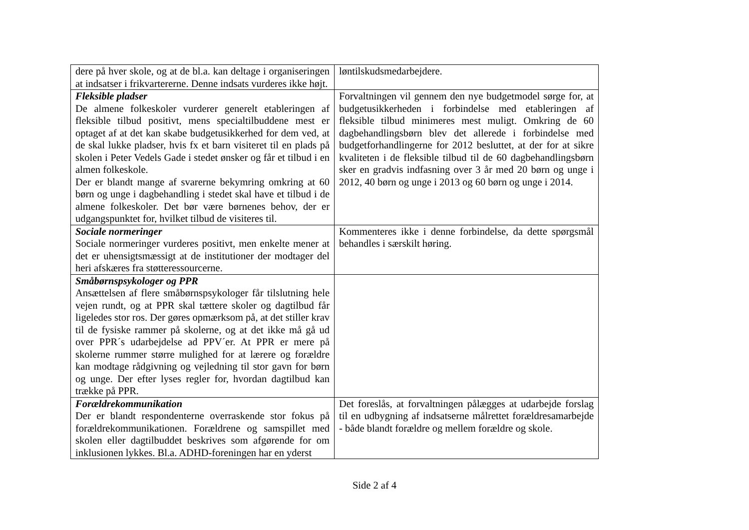| dere på hver skole, og at de bl.a. kan deltage i organiseringen at indsatser i frikvartererne. Denne indsats vurderes ikke højt. | løntilskudsmedarbejdere. |
| Fleksible pladser De almene folkeskoler vurderer generelt etableringen af fleksible tilbud positivt, mens specialtilbuddene mest er optaget af at det kan skabe budgetusikkerhed for dem ved, at de skal lukke pladser, hvis fx et barn visiteret til en plads på skolen i Peter Vedels Gade i stedet ønsker og får et tilbud i en almen folkeskole. Der er blandt mange af svarerne bekymring omkring at 60 børn og unge i dagbehandling i stedet skal have et tilbud i de almene folkeskoler. Det bør være børnenes behov, der er udgangspunktet for, hvilket tilbud de visiteres til. | Forvaltningen vil gennem den nye budgetmodel sørge for, at budgetusikkerheden i forbindelse med etableringen af fleksible tilbud minimeres mest muligt. Omkring de 60 dagbehandlingsbørn blev det allerede i forbindelse med budgetforhandlingerne for 2012 besluttet, at der for at sikre kvaliteten i de fleksible tilbud til de 60 dagbehandlingsbørn sker en gradvis indfasning over 3 år med 20 børn og unge i 2012, 40 børn og unge i 2013 og 60 børn og unge i 2014. |
| Sociale normeringer Sociale normeringer vurderes positivt, men enkelte mener at det er uhensigtsmæssigt at de institutioner der modtager del heri afskæres fra støtteressourcerne. | Kommenteres ikke i denne forbindelse, da dette spørgsmål behandles i særskilt høring. |
| Småbørnspsykologer og PPR Ansættelsen af flere småbørnspsykologer får tilslutning hele vejen rundt, og at PPR skal tættere skoler og dagtilbud får ligeledes stor ros. Der gøres opmærksom på, at det stiller krav til de fysiske rammer på skolerne, og at det ikke må gå ud over PPR´s udarbejdelse ad PPV´er. At PPR er mere på skolerne rummer større mulighed for at lærere og forældre kan modtage rådgivning og vejledning til stor gavn for børn og unge. Der efter lyses regler for, hvordan dagtilbud kan trække på PPR. | |
| Forældrekommunikation Der er blandt respondenterne overraskende stor fokus på forældrekommunikationen. Forældrene og samspillet med skolen eller dagtilbuddet beskrives som afgørende for om inklusionen lykkes. Bl.a. ADHD-foreningen har en yderst | Det foreslås, at forvaltningen pålægges at udarbejde forslag til en udbygning af indsatserne målrettet forældresamarbejde - både blandt forældre og mellem forældre og skole. |
Side 2 af 4